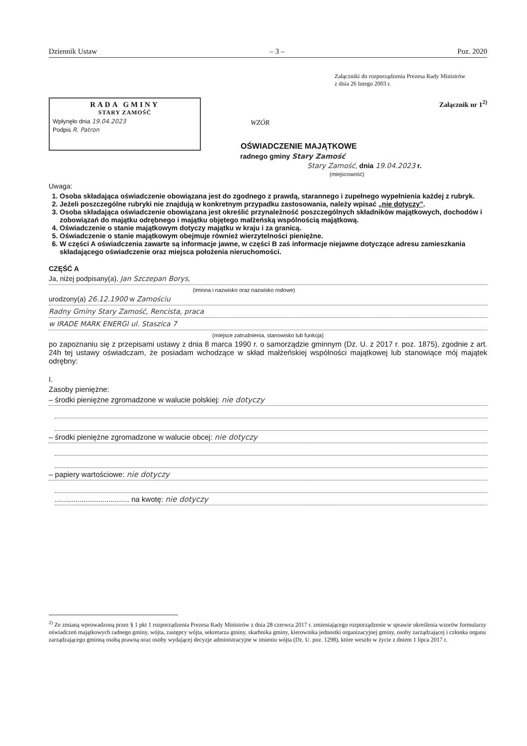Dziennik Ustaw – 3 – Poz. 2020
Załączniki do rozporządzenia Prezesa Rady Ministrów
z dnia 26 lutego 2003 r.
RADA GMINY
STARY ZAMOŚĆ
Wpłynęło dnia 19.04.2023
Podpis R. Patron
Załącznik nr 1<sup>2)</sup>
WZÓR
OŚWIADCZENIE MAJĄTKOWE
radnego gminy Stary Zamość
Stary Zamość, dnia 19.04.2023 r.
(miejscowość)
Uwaga:
1. Osoba składająca oświadczenie obowiązana jest do zgodnego z prawdą, starannego i zupełnego wypełnienia każdej z rubryk.
2. Jeżeli poszczególne rubryki nie znajdują w konkretnym przypadku zastosowania, należy wpisać „nie dotyczy”.
3. Osoba składająca oświadczenie obowiązana jest określić przynależność poszczególnych składników majątkowych, dochodów i zobowiązań do majątku odrębnego i majątku objętego małżeńską wspólnością majątkową.
4. Oświadczenie o stanie majątkowym dotyczy majątku w kraju i za granicą.
5. Oświadczenie o stanie majątkowym obejmuje również wierzytelności pieniężne.
6. W części A oświadczenia zawarte są informacje jawne, w części B zaś informacje niejawne dotyczące adresu zamieszkania składającego oświadczenie oraz miejsca położenia nieruchomości.
CZĘŚĆ A
Ja, niżej podpisany(a), Jan Szczepan Borys,
(imiona i nazwisko oraz nazwisko rodowe)
urodzony(a) 26.12.1900 w Zamościu
Radny Gminy Stary Zamość, Rencista, praca
w IRADE MARK ENERGI ul. Staszica 7
(miejsce zatrudnienia, stanowisko lub funkcja)
po zapoznaniu się z przepisami ustawy z dnia 8 marca 1990 r. o samorządzie gminnym (Dz. U. z 2017 r. poz. 1875), zgodnie z art. 24h tej ustawy oświadczam, że posiadam wchodzące w skład małżeńskiej wspólności majątkowej lub stanowiące mój majątek odrębny:
I.
Zasoby pieniężne:
– środki pieniężne zgromadzone w walucie polskiej: nie dotyczy
– środki pieniężne zgromadzone w walucie obcej: nie dotyczy
– papiery wartościowe: nie dotyczy
.................................... na kwotę: nie dotyczy
<sup>2)</sup> Ze zmianą wprowadzoną przez § 1 pkt 1 rozporządzenia Prezesa Rady Ministrów z dnia 28 czerwca 2017 r. zmieniającego rozporządzenie w sprawie określenia wzorów formularzy oświadczeń majątkowych radnego gminy, wójta, zastępcy wójta, sekretarza gminy, skarbnika gminy, kierownika jednostki organizacyjnej gminy, osoby zarządzającej i członka organu zarządzającego gminną osobą prawną oraz osoby wydającej decyzje administracyjne w imieniu wójta (Dz. U. poz. 1298), które weszło w życie z dniem 1 lipca 2017 r.